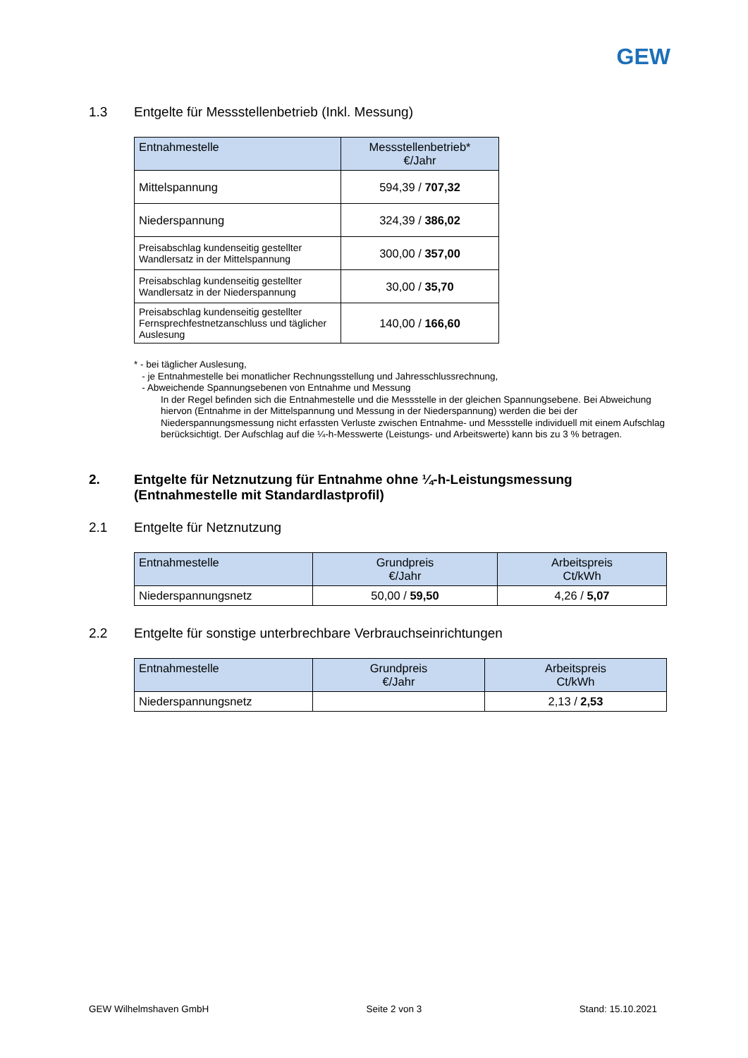GEW
1.3 Entgelte für Messstellenbetrieb (Inkl. Messung)
| Entnahmestelle | Messstellenbetrieb* €/Jahr |
| --- | --- |
| Mittelspannung | 594,39 / 707,32 |
| Niederspannung | 324,39 / 386,02 |
| Preisabschlag kundenseitig gestellter Wandlersatz in der Mittelspannung | 300,00 / 357,00 |
| Preisabschlag kundenseitig gestellter Wandlersatz in der Niederspannung | 30,00 / 35,70 |
| Preisabschlag kundenseitig gestellter Fernsprechfestnetzanschluss und täglicher Auslesung | 140,00 / 166,60 |
* - bei täglicher Auslesung,
- je Entnahmestelle bei monatlicher Rechnungsstellung und Jahresschlussrechnung,
- Abweichende Spannungsebenen von Entnahme und Messung
In der Regel befinden sich die Entnahmestelle und die Messstelle in der gleichen Spannungsebene. Bei Abweichung hiervon (Entnahme in der Mittelspannung und Messung in der Niederspannung) werden die bei der Niederspannungsmessung nicht erfassten Verluste zwischen Entnahme- und Messstelle individuell mit einem Aufschlag berücksichtigt. Der Aufschlag auf die ¼-h-Messwerte (Leistungs- und Arbeitswerte) kann bis zu 3 % betragen.
2. Entgelte für Netznutzung für Entnahme ohne ¼-h-Leistungsmessung (Entnahmestelle mit Standardlastprofil)
2.1 Entgelte für Netznutzung
| Entnahmestelle | Grundpreis €/Jahr | Arbeitspreis Ct/kWh |
| --- | --- | --- |
| Niederspannungsnetz | 50,00 / 59,50 | 4,26 / 5,07 |
2.2 Entgelte für sonstige unterbrechbare Verbrauchseinrichtungen
| Entnahmestelle | Grundpreis €/Jahr | Arbeitspreis Ct/kWh |
| --- | --- | --- |
| Niederspannungsnetz | | 2,13 / 2,53 |
GEW Wilhelmshaven GmbH Seite 2 von 3 Stand: 15.10.2021